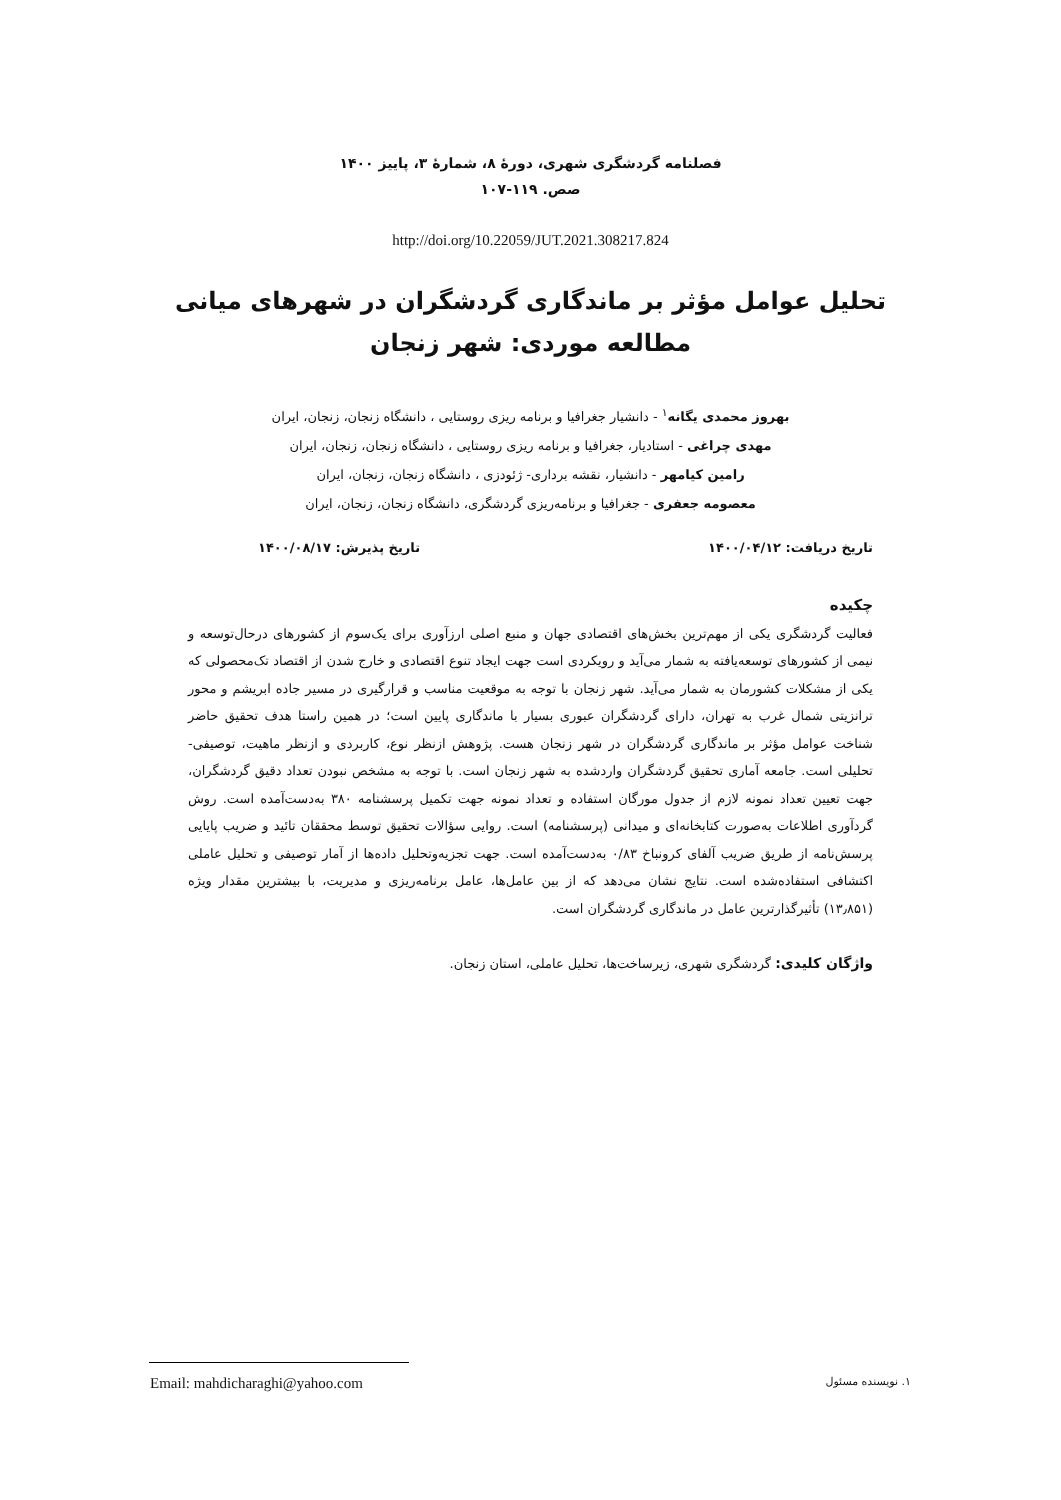فصلنامه گردشگری شهری، دورۀ ۸، شمارۀ ۳، پاییز ۱۴۰۰
صص. ۱۱۹-۱۰۷
http://doi.org/10.22059/JUT.2021.308217.824
تحلیل عوامل مؤثر بر ماندگاری گردشگران در شهرهای میانی
مطالعه موردی: شهر زنجان
بهروز محمدی یگانه<sup>۱</sup> - دانشیار جغرافیا و برنامه ریزی روستایی ، دانشگاه زنجان، زنجان، ایران
مهدی چراغی - استادیار، جغرافیا و برنامه ریزی روستایی ، دانشگاه زنجان، زنجان، ایران
رامین کیامهر - دانشیار، نقشه برداری- ژئودزی ، دانشگاه زنجان، زنجان، ایران
معصومه جعفری - جغرافیا و برنامه‌ریزی گردشگری، دانشگاه زنجان، زنجان، ایران
تاریخ دریافت: ۱۴۰۰/۰۴/۱۲ تاریخ پذیرش: ۱۴۰۰/۰۸/۱۷
چکیده
فعالیت گردشگری یکی از مهم‌ترین بخش‌های اقتصادی جهان و منبع اصلی ارزآوری برای یک‌سوم از کشورهای درحال‌توسعه و نیمی از کشورهای توسعه‌یافته به شمار می‌آید و رویکردی است جهت ایجاد تنوع اقتصادی و خارج شدن از اقتصاد تک‌محصولی که یکی از مشکلات کشورمان به شمار می‌آید. شهر زنجان با توجه به موقعیت مناسب و قرارگیری در مسیر جاده ابریشم و محور ترانزیتی شمال غرب به تهران، دارای گردشگران عبوری بسیار با ماندگاری پایین است؛ در همین راستا هدف تحقیق حاضر شناخت عوامل مؤثر بر ماندگاری گردشگران در شهر زنجان هست. پژوهش ازنظر نوع، کاربردی و ازنظر ماهیت، توصیفی- تحلیلی است. جامعه آماری تحقیق گردشگران واردشده به شهر زنجان است. با توجه به مشخص نبودن تعداد دقیق گردشگران، جهت تعیین تعداد نمونه لازم از جدول مورگان استفاده و تعداد نمونه جهت تکمیل پرسشنامه ۳۸۰ به‌دست‌آمده است. روش گردآوری اطلاعات به‌صورت کتابخانه‌ای و میدانی (پرسشنامه) است. روایی سؤالات تحقیق توسط محققان تائید و ضریب پایایی پرسش‌نامه از طریق ضریب آلفای کرونباخ ۰/۸۳ به‌دست‌آمده است. جهت تجزیه‌وتحلیل داده‌ها از آمار توصیفی و تحلیل عاملی اکتشافی استفاده‌شده است. نتایج نشان می‌دهد که از بین عامل‌ها، عامل برنامه‌ریزی و مدیریت، با بیشترین مقدار ویژه (۱۳٫۸۵۱) تأثیرگذارترین عامل در ماندگاری گردشگران است.
واژگان کلیدی: گردشگری شهری، زیرساخت‌ها، تحلیل عاملی، استان زنجان.
۱. نویسنده مسئول Email: mahdicharaghi@yahoo.com